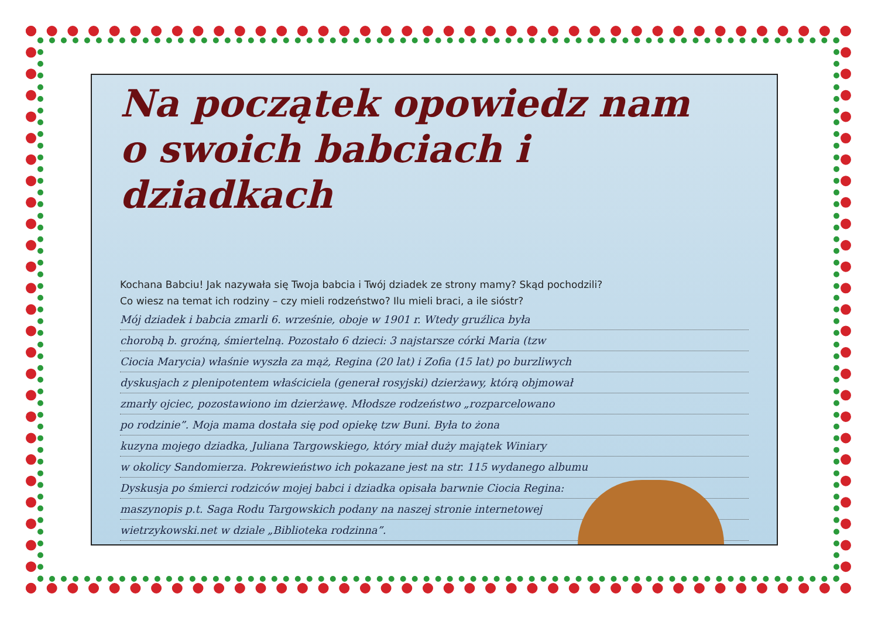Na początek opowiedz nam
o swoich babciach i dziadkach
Kochana Babciu! Jak nazywała się Twoja babcia i Twój dziadek ze strony mamy? Skąd pochodzili?
Co wiesz na temat ich rodziny – czy mieli rodzeństwo? Ilu mieli braci, a ile sióstr?
Mój dziadek i babcia zmarli 6. wrześnie, oboje w 1901 r. Wtedy gruźlica była
chorobą b. groźną, śmiertelną. Pozostało 6 dzieci: 3 najstarsze córki Maria (tzw
Ciocia Marycia) właśnie wyszła za mąż, Regina (20 lat) i Zofia (15 lat) po burzliwych
dyskusjach z plenipotentem właściciela (generał rosyjski) dzierżawy, którą objmował
zmarły ojciec, pozostawiono im dzierżawę. Młodsze rodzeństwo „rozparcelowano
po rodzinie”. Moja mama dostała się pod opiekę tzw Buni. Była to żona
kuzyna mojego dziadka, Juliana Targowskiego, który miał duży majątek Winiary
w okolicy Sandomierza. Pokrewieństwo ich pokazane jest na str. 115 wydanego albumu
Dyskusja po śmierci rodziców mojej babci i dziadka opisała barwnie Ciocia Regina:
maszynopis p.t. Saga Rodu Targowskich podany na naszej stronie internetowej
wietrzykowski.net w dziale „Biblioteka rodzinna”.